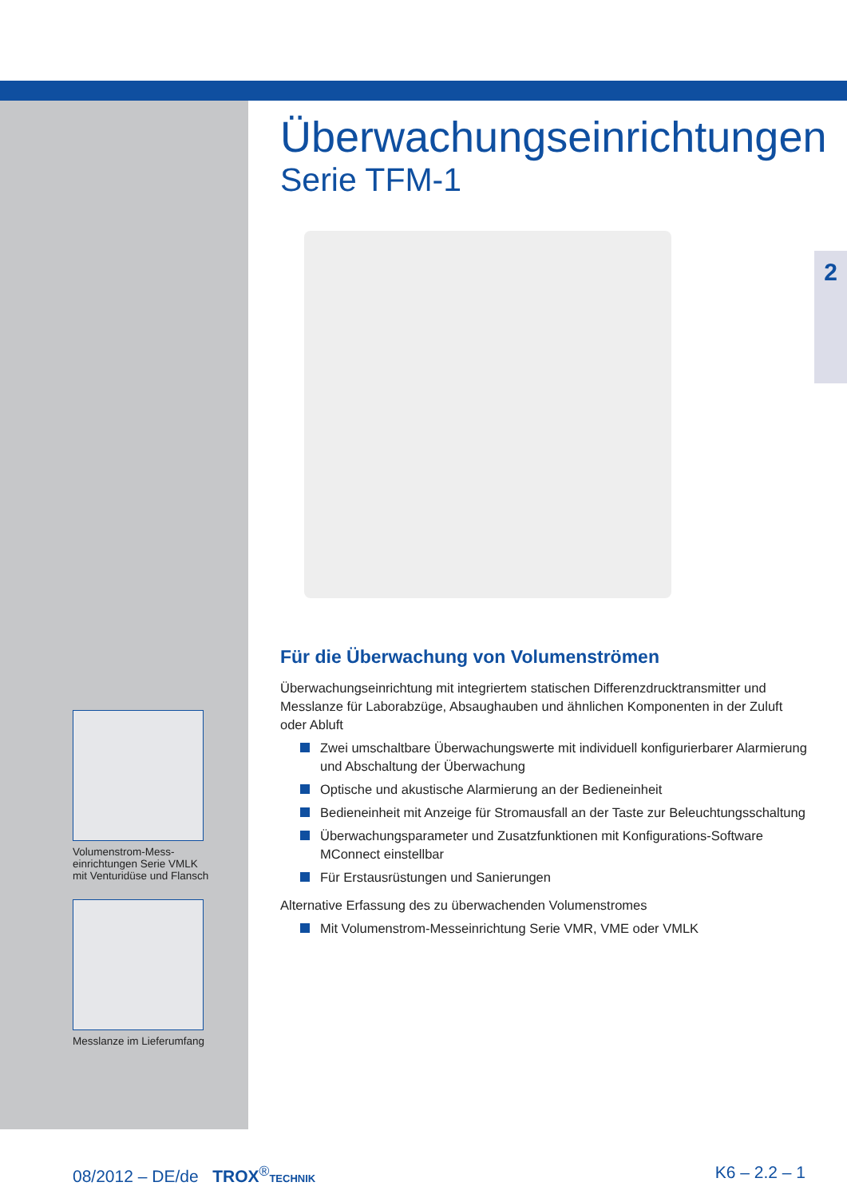2
Volumenstrom-Mess-
einrichtungen Serie VMLK
mit Venturidüse und Flansch
Messlanze im Lieferumfang
Überwachungseinrichtungen
Serie TFM-1
Für die Überwachung von Volumenströmen
Überwachungseinrichtung mit integriertem statischen Differenzdrucktransmitter und Messlanze für Laborabzüge, Absaughauben und ähnlichen Komponenten in der Zuluft oder Abluft
Zwei umschaltbare Überwachungswerte mit individuell konfigurierbarer Alarmierung und Abschaltung der Überwachung
Optische und akustische Alarmierung an der Bedieneinheit
Bedieneinheit mit Anzeige für Stromausfall an der Taste zur Beleuchtungsschaltung
Überwachungsparameter und Zusatzfunktionen mit Konfigurations-Software MConnect einstellbar
Für Erstausrüstungen und Sanierungen
Alternative Erfassung des zu überwachenden Volumenstromes
Mit Volumenstrom-Messeinrichtung Serie VMR, VME oder VMLK
08/2012 – DE/de TROX<sup>®</sup>TECHNIK
K6 – 2.2 – 1